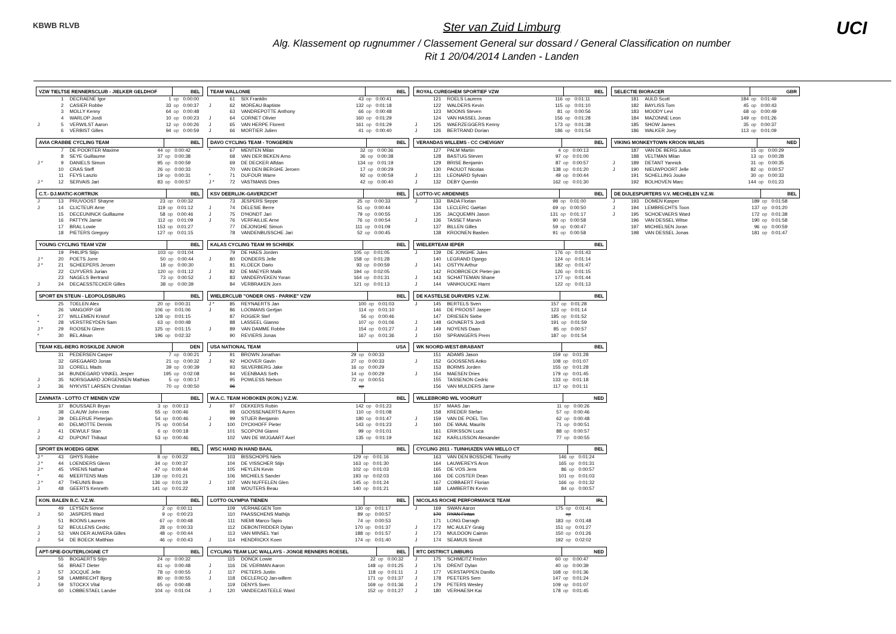KBWB RLVB UCI
Ster van Zuid Limburg
Alg. Klassement op rugnummer / Classement General sur dossard / General Classification on number
Rit 1 20/04/2014 Landen - Landen
| VZW TIELTSE RENNERSCLUB - JIELKER GELDHOF | | | | BEL | |
| --- | --- | --- | --- | --- | --- |
| | 1 | DECRAENE Igor | 1 | op | 0:00:00 |
| | 2 | CASIER Robbe | 33 | op | 0:00:37 |
| | 3 | MOLLY Kenny | 64 | op | 0:00:48 |
| | 4 | WARLOP Jordi | 10 | op | 0:00:23 |
| J | 5 | VERWILST Aaron | 12 | op | 0:00:26 |
| | 6 | VERBIST Gilles | 94 | op | 0:00:59 |
| AVIA CRABBE CYCLING TEAM | | | | BEL | |
| --- | --- | --- | --- | --- | --- |
| | 7 | DE POORTER Maxime | 44 | op | 0:00:42 |
| | 8 | SEYE Guillaume | 37 | op | 0:00:38 |
| J * | 9 | DANIELS Simon | 95 | op | 0:00:59 |
| | 10 | CRAS Steff | 26 | op | 0:00:33 |
| | 11 | FEYS Laszlo | 19 | op | 0:00:31 |
| J * | 12 | SERVAIS Jari | 83 | op | 0:00:57 |
| C.T.- DJ.MATIC-KORTRIJK | | | | BEL | |
| --- | --- | --- | --- | --- | --- |
| J | 13 | PRUVOOST Shayne | 23 | op | 0:00:32 |
| J | 14 | CLICTEUR Arne | 119 | op | 0:01:12 |
| | 15 | DECEUNINCK Guillaume | 58 | op | 0:00:46 |
| | 16 | PATTYN Jamie | 112 | op | 0:01:09 |
| | 17 | BRAL Lowie | 153 | op | 0:01:27 |
| | 18 | PIETERS Gregory | 127 | op | 0:01:15 |
| YOUNG CYCLING TEAM VZW | | | | BEL | |
| --- | --- | --- | --- | --- | --- |
| | 19 | PHILIPS Stijn | 103 | op | 0:01:04 |
| J * | 20 | POETS Jorre | 50 | op | 0:00:44 |
| J * | 21 | SCHEEPERS Jeroen | 18 | op | 0:00:30 |
| | 22 | CUYVERS Jurian | 120 | op | 0:01:12 |
| | 23 | NAGELS Bertrand | 73 | op | 0:00:52 |
| J | 24 | DECAESSTECKER Gilles | 38 | op | 0:00:39 |
| SPORT EN STEUN - LEOPOLDSBURG | | | | BEL | |
| --- | --- | --- | --- | --- | --- |
| | 25 | TOELEN Alex | 20 | op | 0:00:31 |
| | 26 | VANGORP Gill | 106 | op | 0:01:06 |
| * | 27 | WILLEMEN Kristof | 128 | op | 0:01:15 |
| * | 28 | VERSTREYDEN Sam | 63 | op | 0:00:48 |
| J * | 29 | ROOSEN Glenn | 125 | op | 0:01:15 |
| * | 30 | BEL Alisan | 196 | op | 0:02:32 |
| TEAM KEL-BERG ROSKILDE JUNIOR | | | | DEN | |
| --- | --- | --- | --- | --- | --- |
| | 31 | PEDERSEN Casper | 7 | op | 0:00:21 |
| | 32 | GREGAARD Jonas | 21 | op | 0:00:32 |
| | 33 | CORELL Mads | 39 | op | 0:00:39 |
| | 34 | BUNDEGARD VINKEL Jesper | 195 | op | 0:02:08 |
| J | 35 | NORSGAARD JORGENSEN Mathias | 5 | op | 0:00:17 |
| J | 36 | NYKVIST LARSEN Christian | 70 | op | 0:00:50 |
| ZANNATA - LOTTO CT MENEN VZW | | | | BEL | |
| --- | --- | --- | --- | --- | --- |
| | 37 | BOUSSAER Bryan | 3 | op | 0:00:13 |
| | 38 | CLAUW John-ross | 55 | op | 0:00:46 |
| J | 39 | DELERUE Pieterjan | 54 | op | 0:00:46 |
| | 40 | DELMOTTE Dennis | 75 | op | 0:00:54 |
| J | 41 | DEWULF Stan | 6 | op | 0:00:18 |
| J | 42 | DUPONT Thibaut | 53 | op | 0:00:46 |
| SPORT EN MOEDIG GENK | | | | BEL | |
| --- | --- | --- | --- | --- | --- |
| J * | 43 | GHYS Robbe | 8 | op | 0:00:22 |
| J * | 44 | LOENDERS Glenn | 34 | op | 0:00:37 |
| J * | 45 | VRIENS Nathan | 47 | op | 0:00:44 |
| * | 46 | MEERTENS Mats | 139 | op | 0:01:21 |
| J * | 47 | THEUNIS Bram | 136 | op | 0:01:19 |
| J | 48 | GEERTS Kenneth | 141 | op | 0:01:22 |
| KON. BALEN B.C. V.Z.W. | | | | BEL | |
| --- | --- | --- | --- | --- | --- |
| | 49 | LEYSEN Senne | 2 | op | 0:00:11 |
| J | 50 | JASPERS Ward | 9 | op | 0:00:23 |
| | 51 | BOONS Laurens | 67 | op | 0:00:48 |
| J | 52 | BEULLENS Cedric | 28 | op | 0:00:33 |
| J | 53 | VAN DER AUWERA Gilles | 48 | op | 0:00:44 |
| J | 54 | DE BOECK Matthias | 46 | op | 0:00:43 |
| APT-SPIE-DOUTERLOIGNE CT | | | | BEL | |
| --- | --- | --- | --- | --- | --- |
| | 55 | BOGAERTS Stijn | 24 | op | 0:00:32 |
| | 56 | BRAET Dieter | 61 | op | 0:00:48 |
| J | 57 | JOCQUÉ Jelle | 78 | op | 0:00:55 |
| J | 58 | LAMBRECHT Bjorg | 80 | op | 0:00:55 |
| J | 59 | STOCKX Vital | 65 | op | 0:00:48 |
| | 60 | LOBBESTAEL Lander | 104 | op | 0:01:04 |
| TEAM WALLONIE | | | | BEL | |
| --- | --- | --- | --- | --- | --- |
| | 61 | SIX Franklin | 43 | op | 0:00:41 |
| J | 62 | MOREAU Baptiste | 132 | op | 0:01:18 |
| | 63 | VANDREPOTTE Anthony | 66 | op | 0:00:48 |
| J | 64 | CORNET Olivier | 160 | op | 0:01:29 |
| J | 65 | VAN HERPE Florent | 161 | op | 0:01:29 |
| J | 66 | MORTIER Julien | 41 | op | 0:00:40 |
| DAVO CYCLING TEAM - TONGEREN | | | | BEL | |
| --- | --- | --- | --- | --- | --- |
| * | 67 | MENTEN Milan | 32 | op | 0:00:36 |
| | 68 | VAN DER BEKEN Arno | 36 | op | 0:00:38 |
| | 69 | DE DECKER Alfdan | 134 | op | 0:01:19 |
| | 70 | VAN DEN BERGHE Jeroen | 17 | op | 0:00:29 |
| * | 71 | DUFOUR Warre | 92 | op | 0:00:59 |
| J * | 72 | VASTMANS Dries | 42 | op | 0:00:40 |
| KSV DEERLIJK-GAVERZICHT | | | | BEL | |
| --- | --- | --- | --- | --- | --- |
| | 73 | JESPERS Seppe | 25 | op | 0:00:33 |
| J | 74 | DELESIE Berre | 51 | op | 0:00:44 |
| J | 75 | D'HONDT Jari | 79 | op | 0:00:55 |
| J | 76 | VERFAILLIE Arne | 76 | op | 0:00:54 |
| | 77 | DEJONGHE Simon | 111 | op | 0:01:09 |
| | 78 | VANDENBUSSCHE Jari | 52 | op | 0:00:45 |
| KALAS CYCLING TEAM 99 SCHRIEK | | | | BEL | |
| --- | --- | --- | --- | --- | --- |
| | 79 | DE HAES Jorden | 105 | op | 0:01:05 |
| J | 80 | DONDERS Jelle | 158 | op | 0:01:28 |
| | 81 | KLOECK Dario | 93 | op | 0:00:59 |
| J | 82 | DE MAEYER Malik | 194 | op | 0:02:05 |
| J | 83 | VANDERVEKEN Yoran | 164 | op | 0:01:31 |
| | 84 | VERBRAKEN Jorn | 121 | op | 0:01:13 |
| WIELERCLUB "ONDER ONS - PARIKE" VZW | | | | BEL | |
| --- | --- | --- | --- | --- | --- |
| J * | 85 | REYNAERTS Jan | 100 | op | 0:01:03 |
| J | 86 | LOOMANS Gertjan | 114 | op | 0:01:10 |
| | 87 | ROGIER Stef | 56 | op | 0:00:46 |
| | 88 | LASSEEL Gianno | 107 | op | 0:01:06 |
| J | 89 | VAN DAMME Robbe | 154 | op | 0:01:27 |
| | 90 | REVIERS Jonas | 167 | op | 0:01:36 |
| USA NATIONAL TEAM | | | | USA | |
| --- | --- | --- | --- | --- | --- |
| J | 91 | BROWN Jonathan | 29 | op | 0:00:33 |
| J | 92 | HOOVER Gavin | 27 | op | 0:00:33 |
| | 93 | SILVERBERG Jake | 16 | op | 0:00:29 |
| | 94 | VEENBAAS Seth | 14 | op | 0:00:29 |
| | 95 | POWLESS Nielson | 72 | op | 0:00:51 |
| | 96 | | | op | |
| W.A.C. TEAM HOBOKEN (KON.) V.Z.W. | | | | BEL | |
| --- | --- | --- | --- | --- | --- |
| J | 97 | DEKKERS Robin | 142 | op | 0:01:23 |
| | 98 | GOOSSENAERTS Auren | 110 | op | 0:01:08 |
| J | 99 | STUER Benjamin | 180 | op | 0:01:47 |
| J | 100 | DYCKHOFF Pieter | 143 | op | 0:01:23 |
| | 101 | SCOPONI Gianni | 99 | op | 0:01:01 |
| | 102 | VAN DE WIJGAART Axel | 135 | op | 0:01:19 |
| WSC HAND IN HAND BAAL | | | | BEL | |
| --- | --- | --- | --- | --- | --- |
| | 103 | BISSCHOPS Niels | 129 | op | 0:01:16 |
| | 104 | DE VISSCHER Stijn | 163 | op | 0:01:30 |
| | 105 | HEYLEN Kevin | 102 | op | 0:01:03 |
| | 106 | MICHIELS Sander | 193 | op | 0:02:03 |
| J | 107 | VAN NUFFELEN Glen | 145 | op | 0:01:24 |
| | 108 | WOUTERS Beau | 140 | op | 0:01:21 |
| LOTTO OLYMPIA TIENEN | | | | BEL | |
| --- | --- | --- | --- | --- | --- |
| | 109 | VERHAEGEN Tom | 130 | op | 0:01:17 |
| | 110 | PAASSCHENS Mathijs | 89 | op | 0:00:57 |
| | 111 | NIEMI Marco-Tapio | 74 | op | 0:00:53 |
| | 112 | DEBONTRIDDER Dylan | 170 | op | 0:01:37 |
| | 113 | VAN MINSEL Yari | 188 | op | 0:01:57 |
| J | 114 | HENDRICKX Koen | 174 | op | 0:01:40 |
| CYCLING TEAM LUC WALLAYS - JONGE RENNERS ROESEL | | | | BEL | |
| --- | --- | --- | --- | --- | --- |
| | 115 | DONCK Lowie | 22 | op | 0:00:32 |
| J | 116 | DE VEIRMAN Aaron | 148 | op | 0:01:25 |
| J | 117 | PIETERS Justin | 118 | op | 0:01:11 |
| J | 118 | DECLERCQ Jan-willem | 171 | op | 0:01:37 |
| | 119 | DENYS Sven | 169 | op | 0:01:36 |
| J | 120 | VANDECASTEELE Ward | 152 | op | 0:01:27 |
| ROYAL CUREGHEM SPORTIEF VZW | | | | BEL | |
| --- | --- | --- | --- | --- | --- |
| | 121 | ROELS Laurens | 116 | op | 0:01:11 |
| | 122 | WALDERS Kevin | 115 | op | 0:01:10 |
| | 123 | MOONS Steven | 81 | op | 0:00:56 |
| | 124 | VAN HASSEL Jonas | 156 | op | 0:01:28 |
| J | 125 | WAERZEGGERS Kenny | 173 | op | 0:01:38 |
| J | 126 | BERTRAND Dorian | 186 | op | 0:01:54 |
| VERANDAS WILLEMS - CC CHEVIGNY | | | | BEL | |
| --- | --- | --- | --- | --- | --- |
| | 127 | PALM Martin | 4 | op | 0:00:13 |
| | 128 | BASTUG Steven | 97 | op | 0:01:00 |
| | 129 | BRISE Benjamin | 87 | op | 0:00:57 |
| | 130 | PAOUOT Nicolas | 138 | op | 0:01:20 |
| J | 131 | LEONARD Sylvain | 49 | op | 0:00:44 |
| J | 132 | DEBY Quentin | 162 | op | 0:01:30 |
| LOTTO-VC ARDENNES | | | | BEL | |
| --- | --- | --- | --- | --- | --- |
| J | 133 | BADA Florian | 98 | op | 0:01:00 |
| | 134 | LECLERC Gaëtan | 69 | op | 0:00:50 |
| | 135 | JACQUEMIN Jason | 131 | op | 0:01:17 |
| J | 136 | TASSET Marvin | 90 | op | 0:00:58 |
| | 137 | BILLEN Gilles | 59 | op | 0:00:47 |
| | 138 | KROONEN Bastien | 91 | op | 0:00:58 |
| WIELERTEAM IEPER | | | | BEL | |
| --- | --- | --- | --- | --- | --- |
| J | 139 | DE JONGHE Jules | 176 | op | 0:01:43 |
| | 140 | LEGRAND Django | 124 | op | 0:01:14 |
| J | 141 | OSTYN Arthur | 182 | op | 0:01:47 |
| | 142 | ROOBROECK Pieter-jan | 126 | op | 0:01:15 |
| J | 143 | SCHATTEMAN Shane | 177 | op | 0:01:44 |
| J | 144 | VANHOUCKE Harm | 122 | op | 0:01:13 |
| DE KASTELSE DURVERS V.Z.W. | | | | BEL | |
| --- | --- | --- | --- | --- | --- |
| J | 145 | BERTELS Sven | 157 | op | 0:01:28 |
| | 146 | DE PROOST Jasper | 123 | op | 0:01:14 |
| | 147 | DRIESEN Siebe | 185 | op | 0:01:52 |
| J | 148 | GOVAERTS Jordi | 191 | op | 0:01:59 |
| J | 149 | NOYENS Daan | 85 | op | 0:00:57 |
| J | 150 | SPRANGERS Prem | 187 | op | 0:01:54 |
| WK NOORD-WEST-BRABANT | | | | BEL | |
| --- | --- | --- | --- | --- | --- |
| | 151 | ADAMS Jason | 159 | op | 0:01:28 |
| J | 152 | GOOSSENS Anko | 108 | op | 0:01:07 |
| | 153 | BORMS Jorden | 155 | op | 0:01:28 |
| J | 154 | MAESEN Dries | 179 | op | 0:01:45 |
| | 155 | TASSENON Cedric | 133 | op | 0:01:18 |
| | 156 | VAN MULDERS Jarne | 117 | op | 0:01:11 |
| WILLEBRORD WIL VOORUIT | | | | NED | |
| --- | --- | --- | --- | --- | --- |
| | 157 | MAAS Jan | 11 | op | 0:00:26 |
| | 158 | KREDER Stefan | 57 | op | 0:00:46 |
| J | 159 | VAN DE POEL Tim | 62 | op | 0:00:48 |
| J | 160 | DE WAAL Maurits | 71 | op | 0:00:51 |
| | 161 | ERIKSSON Luca | 88 | op | 0:00:57 |
| | 162 | KARLLISSON Alexander | 77 | op | 0:00:55 |
| CYCLING 2011 - TUINHUIZEN VAN MELLO CT | | | | BEL | |
| --- | --- | --- | --- | --- | --- |
| | 163 | VAN DEN BOSSCHE Timothy | 146 | op | 0:01:24 |
| | 164 | LAUWEREYS Aron | 165 | op | 0:01:31 |
| | 165 | DE VOS Jens | 86 | op | 0:00:57 |
| | 166 | DE COSTER Dean | 101 | op | 0:01:03 |
| | 167 | COBBAERT Florian | 166 | op | 0:01:32 |
| | 168 | LAMBERTIN Kevin | 84 | op | 0:00:57 |
| NICOLAS ROCHE PERFORMANCE TEAM | | | | IRL | |
| --- | --- | --- | --- | --- | --- |
| J | 169 | SWAN Aaron | 175 | op | 0:01:41 |
| | 170 | RYAN Fintan | | op | |
| | 171 | LONG Darragh | 183 | op | 0:01:48 |
| J | 172 | MC AULEY Graig | 151 | op | 0:01:27 |
| J | 173 | MULDOON Caimin | 150 | op | 0:01:26 |
| J | 174 | SEAMUS Sinndt | 192 | op | 0:02:02 |
| RTC DISTRICT LIMBURG | | | | NED | |
| --- | --- | --- | --- | --- | --- |
| J | 175 | SCHMEITZ Redon | 60 | op | 0:00:47 |
| J | 176 | DRENT Dylan | 40 | op | 0:00:39 |
| J | 177 | VERSTAPPEN Danillo | 168 | op | 0:01:36 |
| J | 178 | PEETERS Sem | 147 | op | 0:01:24 |
| J | 179 | PETERS Wesley | 109 | op | 0:01:07 |
| J | 180 | VERHAESH Kai | 178 | op | 0:01:45 |
| SELECTIE BIORACER | | | | GBR | |
| --- | --- | --- | --- | --- | --- |
| | 181 | AULD Scott | 184 | op | 0:01:49 |
| | 182 | BAYLISS Tom | 45 | op | 0:00:43 |
| | 183 | MOODY Levi | 68 | op | 0:00:49 |
| | 184 | MAZONNE Leon | 149 | op | 0:01:26 |
| | 185 | SHOW James | 35 | op | 0:00:37 |
| | 186 | WALKER Joey | 113 | op | 0:01:09 |
| VIKING MONKEYTOWN KROON WILNIS | | | | NED | |
| --- | --- | --- | --- | --- | --- |
| | 187 | VAN DE BERG Julius | 15 | op | 0:00:29 |
| | 188 | VELTMAN Milan | 13 | op | 0:00:28 |
| J | 189 | DETANT Yannick | 31 | op | 0:00:35 |
| J | 190 | NIEUWPOORT Jelle | 82 | op | 0:00:57 |
| | 191 | SCHELLING Jouke | 30 | op | 0:00:33 |
| | 192 | BOLHOVEN Marc | 144 | op | 0:01:23 |
| DE DIJLESPURTERS V.V. MECHELEN V.Z.W. | | | | BEL | |
| --- | --- | --- | --- | --- | --- |
| J | 193 | DOMEN Kasper | 189 | op | 0:01:58 |
| J | 194 | LEMBRECHTS Toon | 137 | op | 0:01:20 |
| J | 195 | SCHOEVAERS Ward | 172 | op | 0:01:38 |
| | 196 | VAN DESSEL Witse | 190 | op | 0:01:58 |
| | 197 | MICHIELSEN Joran | 96 | op | 0:00:59 |
| | 198 | VAN DESSEL Jonas | 181 | op | 0:01:47 |